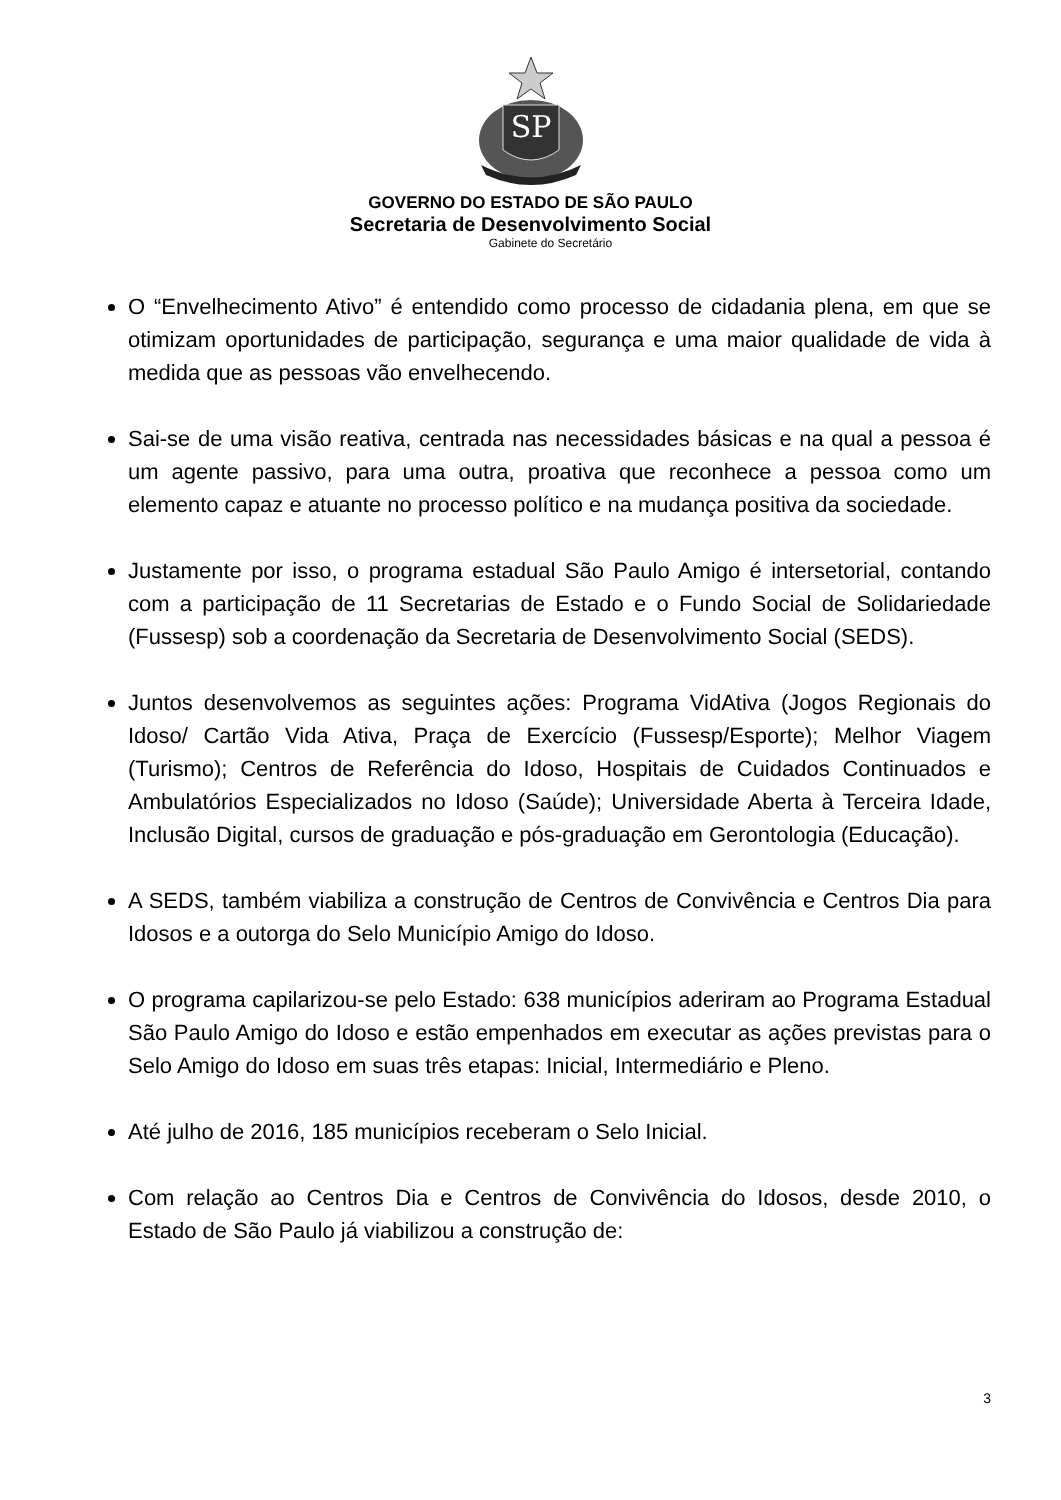SP
GOVERNO DO ESTADO DE SÃO PAULO
Secretaria de Desenvolvimento Social
Gabinete do Secretário
O “Envelhecimento Ativo” é entendido como processo de cidadania plena, em que se otimizam oportunidades de participação, segurança e uma maior qualidade de vida à medida que as pessoas vão envelhecendo.
Sai-se de uma visão reativa, centrada nas necessidades básicas e na qual a pessoa é um agente passivo, para uma outra, proativa que reconhece a pessoa como um elemento capaz e atuante no processo político e na mudança positiva da sociedade.
Justamente por isso, o programa estadual São Paulo Amigo é intersetorial, contando com a participação de 11 Secretarias de Estado e o Fundo Social de Solidariedade (Fussesp) sob a coordenação da Secretaria de Desenvolvimento Social (SEDS).
Juntos desenvolvemos as seguintes ações: Programa VidAtiva (Jogos Regionais do Idoso/ Cartão Vida Ativa, Praça de Exercício (Fussesp/Esporte); Melhor Viagem (Turismo); Centros de Referência do Idoso, Hospitais de Cuidados Continuados e Ambulatórios Especializados no Idoso (Saúde); Universidade Aberta à Terceira Idade, Inclusão Digital, cursos de graduação e pós-graduação em Gerontologia (Educação).
A SEDS, também viabiliza a construção de Centros de Convivência e Centros Dia para Idosos e a outorga do Selo Município Amigo do Idoso.
O programa capilarizou-se pelo Estado: 638 municípios aderiram ao Programa Estadual São Paulo Amigo do Idoso e estão empenhados em executar as ações previstas para o Selo Amigo do Idoso em suas três etapas: Inicial, Intermediário e Pleno.
Até julho de 2016, 185 municípios receberam o Selo Inicial.
Com relação ao Centros Dia e Centros de Convivência do Idosos, desde 2010, o Estado de São Paulo já viabilizou a construção de:
3